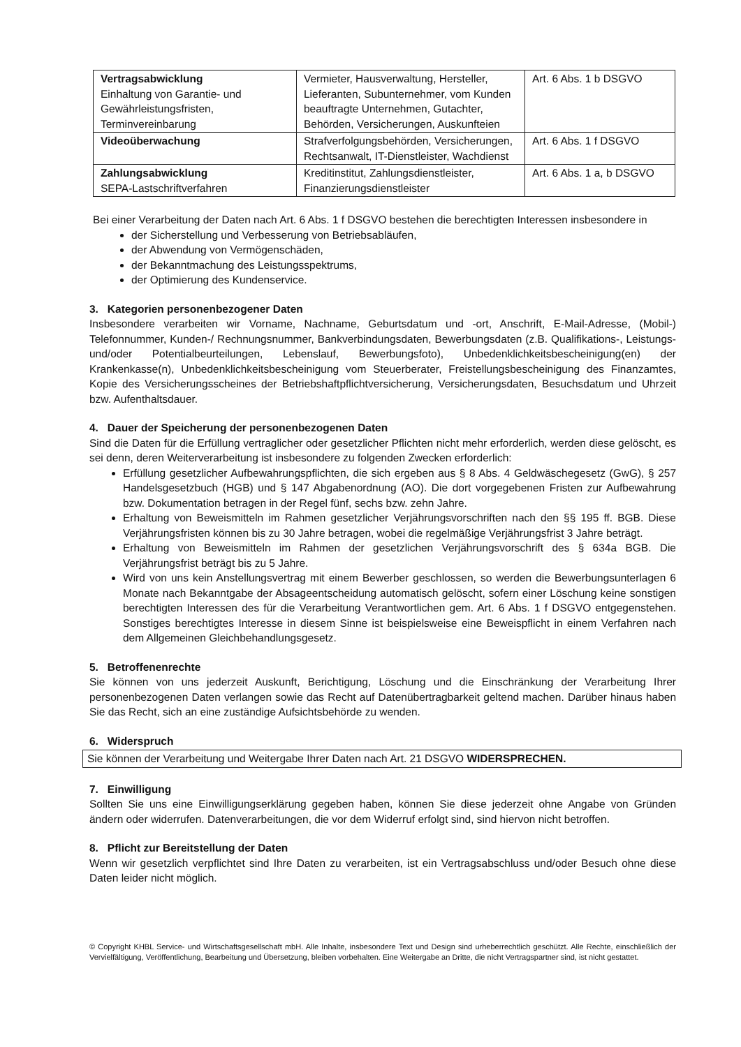| Vertragsabwicklung Einhaltung von Garantie- und Gewährleistungsfristen, Terminvereinbarung | Vermieter, Hausverwaltung, Hersteller, Lieferanten, Subunternehmer, vom Kunden beauftragte Unternehmen, Gutachter, Behörden, Versicherungen, Auskunfteien | Art. 6 Abs. 1 b DSGVO |
| Videoüberwachung | Strafverfolgungsbehörden, Versicherungen, Rechtsanwalt, IT-Dienstleister, Wachdienst | Art. 6 Abs. 1 f DSGVO |
| Zahlungsabwicklung SEPA-Lastschriftverfahren | Kreditinstitut, Zahlungsdienstleister, Finanzierungsdienstleister | Art. 6 Abs. 1 a, b DSGVO |
Bei einer Verarbeitung der Daten nach Art. 6 Abs. 1 f DSGVO bestehen die berechtigten Interessen insbesondere in
der Sicherstellung und Verbesserung von Betriebsabläufen,
der Abwendung von Vermögenschäden,
der Bekanntmachung des Leistungsspektrums,
der Optimierung des Kundenservice.
3. Kategorien personenbezogener Daten
Insbesondere verarbeiten wir Vorname, Nachname, Geburtsdatum und -ort, Anschrift, E-Mail-Adresse, (Mobil-) Telefonnummer, Kunden-/ Rechnungsnummer, Bankverbindungsdaten, Bewerbungsdaten (z.B. Qualifikations-, Leistungs- und/oder Potentialbeurteilungen, Lebenslauf, Bewerbungsfoto), Unbedenklichkeitsbescheinigung(en) der Krankenkasse(n), Unbedenklichkeitsbescheinigung vom Steuerberater, Freistellungsbescheinigung des Finanzamtes, Kopie des Versicherungsscheines der Betriebshaftpflichtversicherung, Versicherungsdaten, Besuchsdatum und Uhrzeit bzw. Aufenthaltsdauer.
4. Dauer der Speicherung der personenbezogenen Daten
Sind die Daten für die Erfüllung vertraglicher oder gesetzlicher Pflichten nicht mehr erforderlich, werden diese gelöscht, es sei denn, deren Weiterverarbeitung ist insbesondere zu folgenden Zwecken erforderlich:
Erfüllung gesetzlicher Aufbewahrungspflichten, die sich ergeben aus § 8 Abs. 4 Geldwäschegesetz (GwG), § 257 Handelsgesetzbuch (HGB) und § 147 Abgabenordnung (AO). Die dort vorgegebenen Fristen zur Aufbewahrung bzw. Dokumentation betragen in der Regel fünf, sechs bzw. zehn Jahre.
Erhaltung von Beweismitteln im Rahmen gesetzlicher Verjährungsvorschriften nach den §§ 195 ff. BGB. Diese Verjährungsfristen können bis zu 30 Jahre betragen, wobei die regelmäßige Verjährungsfrist 3 Jahre beträgt.
Erhaltung von Beweismitteln im Rahmen der gesetzlichen Verjährungsvorschrift des § 634a BGB. Die Verjährungsfrist beträgt bis zu 5 Jahre.
Wird von uns kein Anstellungsvertrag mit einem Bewerber geschlossen, so werden die Bewerbungsunterlagen 6 Monate nach Bekanntgabe der Absageentscheidung automatisch gelöscht, sofern einer Löschung keine sonstigen berechtigten Interessen des für die Verarbeitung Verantwortlichen gem. Art. 6 Abs. 1 f DSGVO entgegenstehen. Sonstiges berechtigtes Interesse in diesem Sinne ist beispielsweise eine Beweispflicht in einem Verfahren nach dem Allgemeinen Gleichbehandlungsgesetz.
5. Betroffenenrechte
Sie können von uns jederzeit Auskunft, Berichtigung, Löschung und die Einschränkung der Verarbeitung Ihrer personenbezogenen Daten verlangen sowie das Recht auf Datenübertragbarkeit geltend machen. Darüber hinaus haben Sie das Recht, sich an eine zuständige Aufsichtsbehörde zu wenden.
6. Widerspruch
Sie können der Verarbeitung und Weitergabe Ihrer Daten nach Art. 21 DSGVO WIDERSPRECHEN.
7. Einwilligung
Sollten Sie uns eine Einwilligungserklärung gegeben haben, können Sie diese jederzeit ohne Angabe von Gründen ändern oder widerrufen. Datenverarbeitungen, die vor dem Widerruf erfolgt sind, sind hiervon nicht betroffen.
8. Pflicht zur Bereitstellung der Daten
Wenn wir gesetzlich verpflichtet sind Ihre Daten zu verarbeiten, ist ein Vertragsabschluss und/oder Besuch ohne diese Daten leider nicht möglich.
© Copyright KHBL Service- und Wirtschaftsgesellschaft mbH. Alle Inhalte, insbesondere Text und Design sind urheberrechtlich geschützt. Alle Rechte, einschließlich der Vervielfältigung, Veröffentlichung, Bearbeitung und Übersetzung, bleiben vorbehalten. Eine Weitergabe an Dritte, die nicht Vertragspartner sind, ist nicht gestattet.